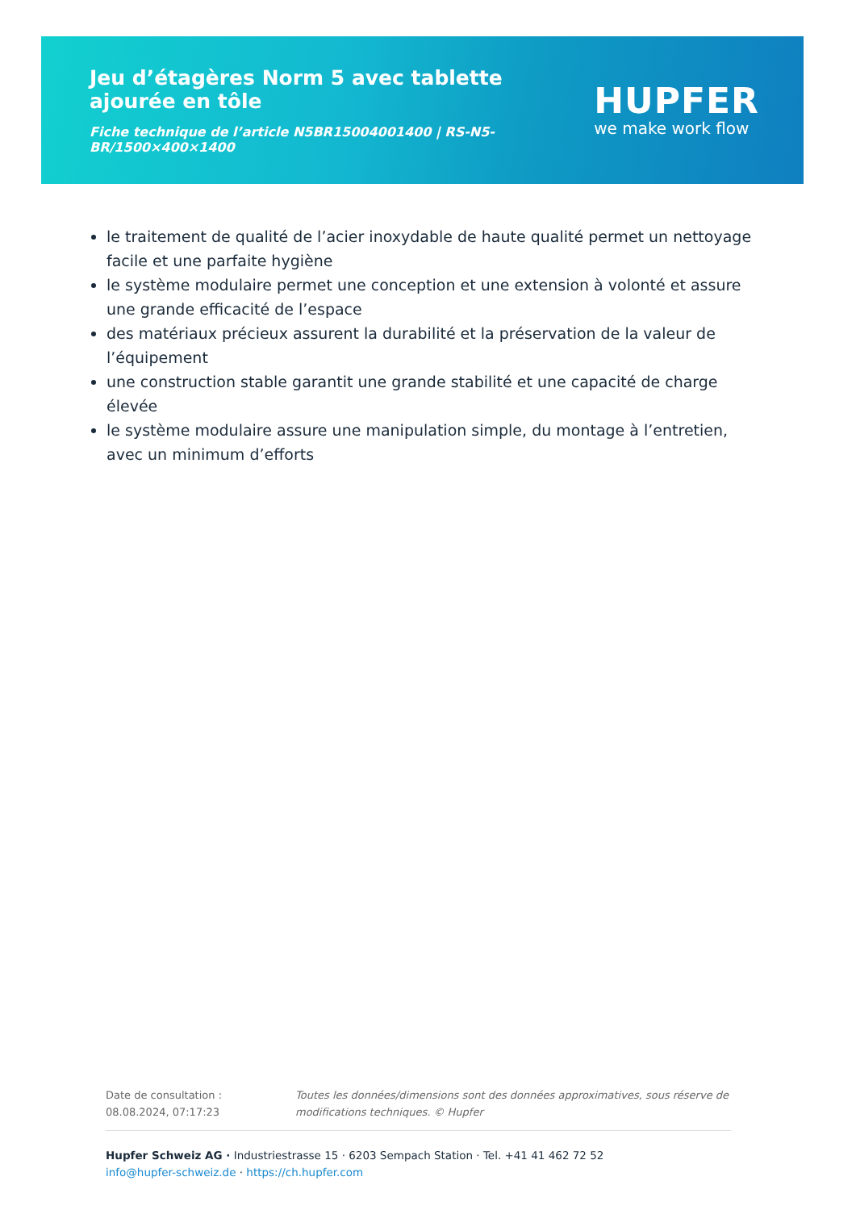Jeu d’étagères Norm 5 avec tablette ajourée en tôle
Fiche technique de l’article N5BR15004001400 | RS-N5-BR/1500×400×1400
HUPFER
we make work flow
le traitement de qualité de l’acier inoxydable de haute qualité permet un nettoyage facile et une parfaite hygiène
le système modulaire permet une conception et une extension à volonté et assure une grande efficacité de l’espace
des matériaux précieux assurent la durabilité et la préservation de la valeur de l’équipement
une construction stable garantit une grande stabilité et une capacité de charge élevée
le système modulaire assure une manipulation simple, du montage à l’entretien, avec un minimum d’efforts
Date de consultation : 08.08.2024, 07:17:23
Toutes les données/dimensions sont des données approximatives, sous réserve de modifications techniques. © Hupfer
Hupfer Schweiz AG · Industriestrasse 15 · 6203 Sempach Station · Tel. +41 41 462 72 52
info@hupfer-schweiz.de · https://ch.hupfer.com